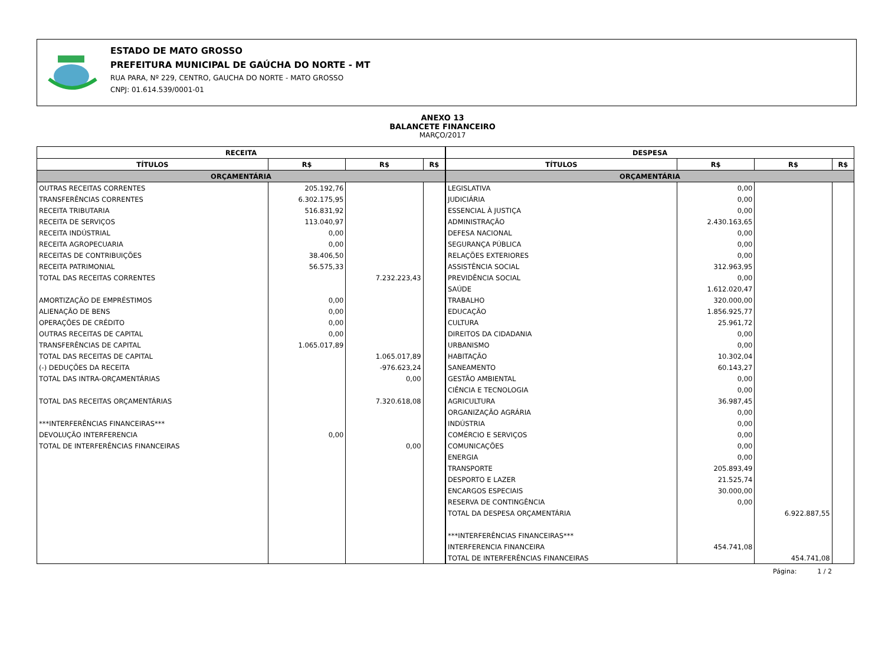ESTADO DE MATO GROSSO
PREFEITURA MUNICIPAL DE GAÚCHA DO NORTE - MT
RUA PARA, Nº 229, CENTRO, GAUCHA DO NORTE - MATO GROSSO
CNPJ: 01.614.539/0001-01
ANEXO 13
BALANCETE FINANCEIRO
MARÇO/2017
| RECEITA | | | |
| --- | --- | --- | --- |
| TÍTULOS | R$ | R$ | R$ |
| ORÇAMENTÁRIA | | | |
| OUTRAS RECEITAS CORRENTES | 205.192,76 | | |
| TRANSFERÊNCIAS CORRENTES | 6.302.175,95 | | |
| RECEITA TRIBUTARIA | 516.831,92 | | |
| RECEITA DE SERVIÇOS | 113.040,97 | | |
| RECEITA INDÚSTRIAL | 0,00 | | |
| RECEITA AGROPECUARIA | 0,00 | | |
| RECEITAS DE CONTRIBUIÇÕES | 38.406,50 | | |
| RECEITA PATRIMONIAL | 56.575,33 | | |
| TOTAL DAS RECEITAS CORRENTES | | 7.232.223,43 | |
| AMORTIZAÇÃO DE EMPRÉSTIMOS | 0,00 | | |
| ALIENAÇÃO DE BENS | 0,00 | | |
| OPERAÇÕES DE CRÉDITO | 0,00 | | |
| OUTRAS RECEITAS DE CAPITAL | 0,00 | | |
| TRANSFERÊNCIAS DE CAPITAL | 1.065.017,89 | | |
| TOTAL DAS RECEITAS DE CAPITAL | | 1.065.017,89 | |
| (-) DEDUÇÕES DA RECEITA | | -976.623,24 | |
| TOTAL DAS INTRA-ORÇAMENTÁRIAS | | 0,00 | |
| TOTAL DAS RECEITAS ORÇAMENTÁRIAS | | 7.320.618,08 | |
| ***INTERFERÊNCIAS FINANCEIRAS*** | | | |
| DEVOLUÇÃO INTERFERENCIA | 0,00 | | |
| TOTAL DE INTERFERÊNCIAS FINANCEIRAS | | 0,00 | |
| DESPESA | | | |
| --- | --- | --- | --- |
| TÍTULOS | R$ | R$ | R$ |
| ORÇAMENTÁRIA | | | |
| LEGISLATIVA | 0,00 | | |
| JUDICIÁRIA | 0,00 | | |
| ESSENCIAL À JUSTIÇA | 0,00 | | |
| ADMINISTRAÇÃO | 2.430.163,65 | | |
| DEFESA NACIONAL | 0,00 | | |
| SEGURANÇA PÚBLICA | 0,00 | | |
| RELAÇÕES EXTERIORES | 0,00 | | |
| ASSISTÊNCIA SOCIAL | 312.963,95 | | |
| PREVIDÊNCIA SOCIAL | 0,00 | | |
| SAÚDE | 1.612.020,47 | | |
| TRABALHO | 320.000,00 | | |
| EDUCAÇÃO | 1.856.925,77 | | |
| CULTURA | 25.961,72 | | |
| DIREITOS DA CIDADANIA | 0,00 | | |
| URBANISMO | 0,00 | | |
| HABITAÇÃO | 10.302,04 | | |
| SANEAMENTO | 60.143,27 | | |
| GESTÃO AMBIENTAL | 0,00 | | |
| CIÊNCIA E TECNOLOGIA | 0,00 | | |
| AGRICULTURA | 36.987,45 | | |
| ORGANIZAÇÃO AGRÁRIA | 0,00 | | |
| INDÚSTRIA | 0,00 | | |
| COMÉRCIO E SERVIÇOS | 0,00 | | |
| COMUNICAÇÕES | 0,00 | | |
| ENERGIA | 0,00 | | |
| TRANSPORTE | 205.893,49 | | |
| DESPORTO E LAZER | 21.525,74 | | |
| ENCARGOS ESPECIAIS | 30.000,00 | | |
| RESERVA DE CONTINGÊNCIA | 0,00 | | |
| TOTAL DA DESPESA ORÇAMENTÁRIA | | 6.922.887,55 | |
| ***INTERFERÊNCIAS FINANCEIRAS*** | | | |
| INTERFERENCIA FINANCEIRA | 454.741,08 | | |
| TOTAL DE INTERFERÊNCIAS FINANCEIRAS | | 454.741,08 | |
Página: 1 / 2